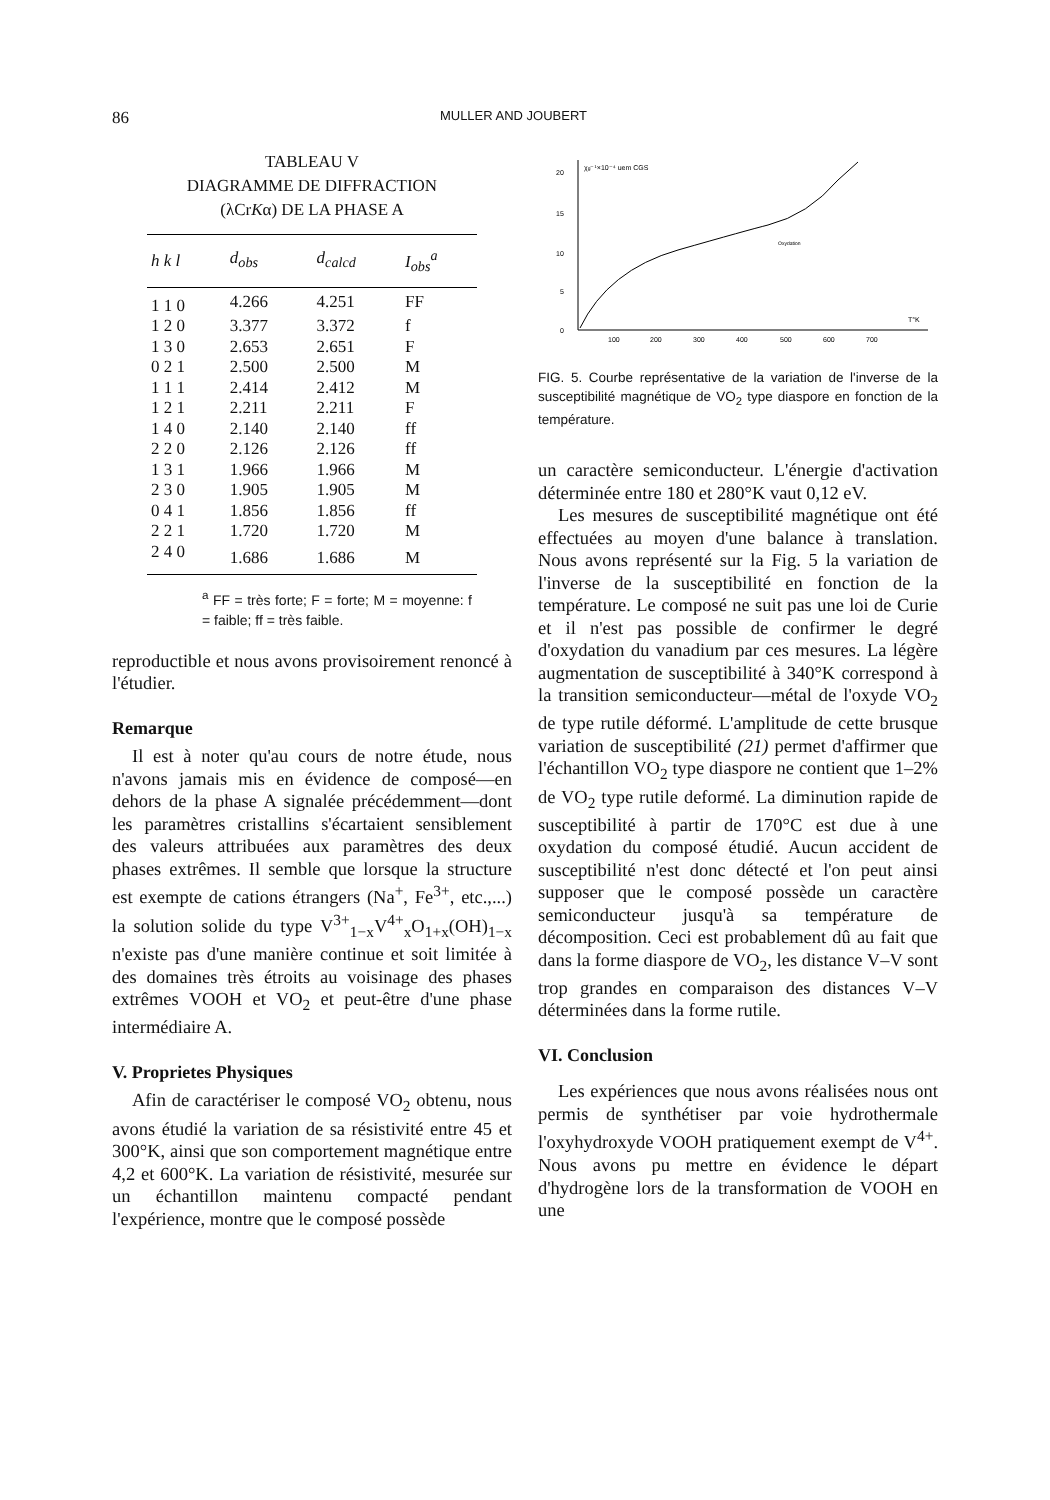86 MULLER AND JOUBERT
TABLEAU V
DIAGRAMME DE DIFFRACTION
(λCrKα) DE LA PHASE A
| h k l | d<sub>obs</sub> | d<sub>calcd</sub> | I<sub>obs</sub><sup>a</sup> |
| --- | --- | --- | --- |
| 1 1 0 | 4.266 | 4.251 | FF |
| 1 2 0 | 3.377 | 3.372 | f |
| 1 3 0 | 2.653 | 2.651 | F |
| 0 2 1 | 2.500 | 2.500 | M |
| 1 1 1 | 2.414 | 2.412 | M |
| 1 2 1 | 2.211 | 2.211 | F |
| 1 4 0 | 2.140 | 2.140 | ff |
| 2 2 0 | 2.126 | 2.126 | ff |
| 1 3 1 | 1.966 | 1.966 | M |
| 2 3 0 | 1.905 | 1.905 | M |
| 0 4 1 | 1.856 | 1.856 | ff |
| 2 2 1 | 1.720 | 1.720 | M |
| 2 4 0 | 1.686 | 1.686 | M |
<sup>a</sup> FF = très forte; F = forte; M = moyenne: f = faible; ff = très faible.
reproductible et nous avons provisoirement renoncé à l'étudier.
Remarque
Il est à noter qu'au cours de notre étude, nous n'avons jamais mis en évidence de composé—en dehors de la phase A signalée précédemment—dont les paramètres cristallins s'écartaient sensiblement des valeurs attribuées aux paramètres des deux phases extrêmes. Il semble que lorsque la structure est exempte de cations étrangers (Na<sup>+</sup>, Fe<sup>3+</sup>, etc.,...) la solution solide du type V<sup>3+</sup><sub>1−x</sub>V<sup>4+</sup><sub>x</sub>O<sub>1+x</sub>(OH)<sub>1−x</sub> n'existe pas d'une manière continue et soit limitée à des domaines très étroits au voisinage des phases extrêmes VOOH et VO<sub>2</sub> et peut-être d'une phase intermédiaire A.
V. Proprietes Physiques
Afin de caractériser le composé VO<sub>2</sub> obtenu, nous avons étudié la variation de sa résistivité entre 45 et 300°K, ainsi que son comportement magnétique entre 4,2 et 600°K. La variation de résistivité, mesurée sur un échantillon maintenu compacté pendant l'expérience, montre que le composé possède
20
15
10
5
0
χg⁻¹×10⁻⁴ uem CGS
100
200
300
400
500
600
700
T°K
Oxydation
FIG. 5. Courbe représentative de la variation de l'inverse de la susceptibilité magnétique de VO<sub>2</sub> type diaspore en fonction de la température.
un caractère semiconducteur. L'énergie d'activation déterminée entre 180 et 280°K vaut 0,12 eV.
Les mesures de susceptibilité magnétique ont été effectuées au moyen d'une balance à translation. Nous avons représenté sur la Fig. 5 la variation de l'inverse de la susceptibilité en fonction de la température. Le composé ne suit pas une loi de Curie et il n'est pas possible de confirmer le degré d'oxydation du vanadium par ces mesures. La légère augmentation de susceptibilité à 340°K correspond à la transition semiconducteur—métal de l'oxyde VO<sub>2</sub> de type rutile déformé. L'amplitude de cette brusque variation de susceptibilité (21) permet d'affirmer que l'échantillon VO<sub>2</sub> type diaspore ne contient que 1–2% de VO<sub>2</sub> type rutile deformé. La diminution rapide de susceptibilité à partir de 170°C est due à une oxydation du composé étudié. Aucun accident de susceptibilité n'est donc détecté et l'on peut ainsi supposer que le composé possède un caractère semiconducteur jusqu'à sa température de décomposition. Ceci est probablement dû au fait que dans la forme diaspore de VO<sub>2</sub>, les distance V–V sont trop grandes en comparaison des distances V–V déterminées dans la forme rutile.
VI. Conclusion
Les expériences que nous avons réalisées nous ont permis de synthétiser par voie hydrothermale l'oxyhydroxyde VOOH pratiquement exempt de V<sup>4+</sup>. Nous avons pu mettre en évidence le départ d'hydrogène lors de la transformation de VOOH en une